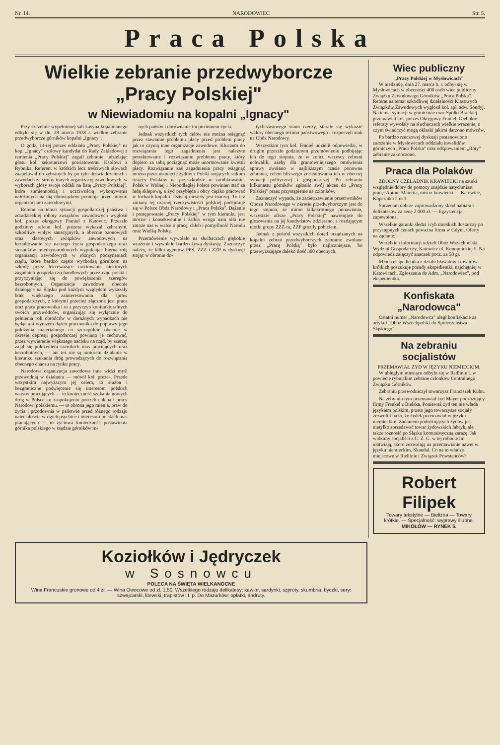Nr. 14. NARODOWIEC Str. 5.
Praca Polska
Wielkie zebranie przedwyborcze „Pracy Polskiej"
w Niewiadomiu na kopalni „Ignacy"
Przy szczelnie wypełnionej sali kasyna kopalnianego odbyło się w dn. 28 marca 1938 r. wielkie zebranie przedwyborcze górników kopalni „Ignacy".
O godz. 14-tej prezes oddziału „Pracy Polskiej" na kop. „Ignacy" czołowy kandydat do Rady Zakładowej z ramienia „Pracy Polskiej" zagaił zebranie, udzielając głosu kol. sekretarzowi powiatowemu Ksolowi z Rybnika. Referent w krótkich lecz treściwych słowach zaapelował do zebranych by po tylu doświadczeniach i zawodach ze strony innych organizacyj zawodowych, w wyborach głosy swoje oddali na listę „Pracy Polskiej", która sumiennością i uczciwością wykonywania nałożonych na nią obowiązków przoduje przed innymi organizacjami zawodowymi.
Referat na temat sytuacji gospodarczej państwa i zdradzieckiej roboty związków zawodowych wygłosił kol. prezes okręgowy Franiel z Katowic. Przeszło godzinny referat kol. prezesa wykazał zebranym, szkodliwy wpływ sanacyjnych, a obecnie ozonowych oraz klasowych związków zawodowych na kształtowanie się naszego życia gospodarczego oraz stosunków międzynarodowych wypuklając bierną rolę organizacji zawodowych w różnych poczynaniach rządu, które bardzo często wychodzą górnikom na szkodę przez lekceważące traktowanie niektórych zagadnień gospodarczo-handlowych przez rząd polski i przyczyniając się do powiększenia szeregów bezrobotnych. Organizacje zawodowe obecnie działające na Śląsku pod każdym względem wykazały brak większego zainteresowania dla spraw gospodarczych, z którymi przecież złączona jest praca oraz płaca pracownika i to z przyczyn koniunkturalnych swoich przywódców, organizując się wyłącznie do pełnienia roli obrońców w doraźnych wypadkach nie będąc ani wyrazem dążeń pracownika do poprawy jego położenia materialnego co szczególnie obecnie w okresie depresji gospodarczej powinno je cechować, przez wywieranie większego nacisku na rząd, by szerzej zajął się położeniem szerokich mas pracujących oraz bezrobotnych, — ani też nie są motorem działania w kierunku szukania dróg prowadzących do rozwiązania obecnego chaosu na rynku pracy.
Narodowa organizacja zawodowa inna widzi myśl przewodnią w działaniu — mówił kol. prezes. Przede wszystkim najwyższym jej celem, to służba i bezgraniczne poświęcenie się interesom polskich warstw pracujących — to konieczność szukania nowych dróg w Polsce ku zaspokojeniu potrzeb chleba i pracy Narodowi polskiemu. — to obrona jego mienia, praw do życia i przodownia w państwie przed różnego rodzaju naleciałościa wrogich psychice i interesom polskich mas pracujących — to życiowa konieczność postawienia górnika polskiego w rzędzie górników in-
nych państw i dorównanie im poziomem życia.
Jednak wszystkich tych celów nie można osiągnąć przez stawianie problemu płacy przed problem pracy jak to czynią inne organizacje zawodowe. Kluczem do rozwiązania tego zagadnienia jest należyte potraktowanie i rozwiązanie problemu pracy, który dopiero za sobą pociągnąć może unormowanie kwestii płacy. Rozwiązanie zaś zagadnienia pracy osiągnąć można przez usunięcie żydów z Polski stojących setkom tysięcy Polaków na przeszkodzie w zarobkowaniu. Polak w Wolnej i Niepodległej Polsce powinien stać za ladą sklepową, a żyd przybłęda i obcy ciężko pracować w lochach kopalni. Dzisiaj niestety jest inaczej. To też zmiany tej czarnej rzeczywistości polskiej podejmuje się w Polsce Obóz Narodowy i „Praca Polska". Dążenie i postępowanie „Pracy Polskiej" w tym kierunku jest mocne i konsekwentne i żadna wroga nam siła nie zmoże nas w walce o pracę, chleb i pomyślność Narodu oraz Wielką Polskę.
Przemówienie wywołało na słuchaczach głębokie wrażenie i wywołało bardzo żywą dyskusję. Zaznaczyć należy, że kilku agentów PPS, ZZZ i ZZP w dyskusji stojąc w obronie do-
tychczasowego stanu rzeczy, starało się wykazać walory obecnego reżimu państwowego i rozpoczęli atak na Obóz Narodowy.
Wszystkim tym kol. Franiel udzielił odpowiedzi, w drugim przeszło godzinnym przemówieniu podbijając ich do tego stopnia, że w końcu wszyscy zebrani uchwalili, ażeby dla gruntowniejszego omówienia sprawy zwołano w najbliższym czasie ponowne zebrania, celem bliższego zorientowania ich w obecnej sytuacji politycznej i gospodarczej. Po zebraniu kilkunastu górników zgłosiło swój akces do „Pracy Polskiej" przez przystąpienie na członków.
Zaznaczyć wypada, że zacietrzewienie przeciwników Obozu Narodowego w okresie przedwyborczym jest do tego stopnia, że mimo kilkakrotnego ponawiania, wszystkie afisze „Pracy Polskiej" nawołujące do głosowania na jej kandydatów zdzierano, a rozdającym ulotki grupy ZZZ-tu, ZZP groziły pobiciem.
Jednak z pośród wszystkich dotąd urządzanych na kopalni zebrań przedwyborczych zebranie zwołane przez „Pracę Polską" było najliczniejsze, bo przewyższające daleko ilość 300 obecnych.
Wiec publiczny
„Pracy Polskiej w Mysłowicach"
W niedzielę, dnia 27. marca b. r. odbył się w Mysłowicach w obecności 400 osób wiec publiczny Związku Zawodowego Górników „Praca Polska". Referat na temat szkodliwej działalności Klasowych Związków Zawodowych wygłosił kol. apl. adw. Sondyj. Na temat sytuacji w górnictwie oraz Spółki Brackiej przemawiał kol. prezes Okręgowy Franiel. Głębokie referaty wywołały na słuchaczach wielkie wrażenie, o czym świadczyć mogą oklaski jakimi darzono mówców.
Po bardzo rzeczowej dyskusji postanowiono założenie w Mysłowicach oddziału inwalidów górniczych „Praca Polska" oraz odśpiewaniem „Roty" zebranie zakończono.
Praca dla Polaków
ZDOLNY CZELADNIK KRAWIECKI na sztuki względnie dobry do pomocy znajdzie natychmiast pracę: Antoni Materna, mistrz krawiecki — Katowice, Kopernika 2 m 1.
Sprzedam dobrze zaprowadzony skład nabiału i delikatesów za cenę 2.000 zł. — Egzystencja zapewniona.
Wszelkie gatunki śledzi i ryb morskich dostarczy po przystępnych cenach poważna firma w Gdyni. Oferty na żądanie.
Wszelkich informacji udzieli Obóz Wszechpolski Wydział Gospodarczy, Katowice ul. Konopnickiej 5. Na odpowiedź załączyć znaczek pocz. za 50 gr.
Młoda ekspedientka z działu bławatów i towarów krótkich poszukuje posady ekspedientki, najchętniej w Katowicach. Zgłoszenia do Adm. „Narodowiec", pod ekspedientka.
Konfiskata „Narodowca"
Ostatni numer „Narodowca" uległ konfiskacie za artykuł „Obóz Wszechpolski do Społeczeństwa Śląskiego".
Na zebraniu socjalistów
PRZEMAWIAŁ ŻYD W JĘZYKU NIEMIECKIM.
W ubiegłym miesiącu odbyło się w Radlinie I. w powiecie rybnickim zebrane członków Centralnego Związku Górników.
Zebraniu przewodniczył towarzysz Franciszek Kühn.
Na zebraniu tym przemawiał żyd Mayer podróżujący firmy Frenkel z Bielska. Ponieważ żyd ten nie włada językiem polskim, przeto jego towarzysze socjały zezwolili na to, że żydek przemawiał w języku niemieckim. Zadaniem podróżujących żydów jest nietylko sprzedawać towar żydowskich fabryk, ale także roznosić po Śląsku komunistyczną zarazę. Jak widzimy socjaliści z C. Z. G. w tej robocie im ułatwiają, skoro zezwalają na przemawianie nawet w języku niemieckim. Skandal. Co na to władze miejscowe w Radlinie i Związek Powstańców?
Robert Filipek
Towary tekstylne — Bielizna — Towary krótkie. — Specjalność: wyprawy ślubne.
MIKOŁÓW — RYNEK 5.
Koziołków i Jędryczek
w Sosnowcu
POLECA NA ŚWIĘTA WIELKANOCNE
Wina Francuskie gronowe od 4 zł. — Wina Owocowe od zł. 1,50. Wszelkiego rodzaju delikatesy: kawior, sardynki, szproty, skumbria, byczki, sery: szwajcarski, litewski, trapistów i t. p. Do Mazurków: opłatki, andruty.